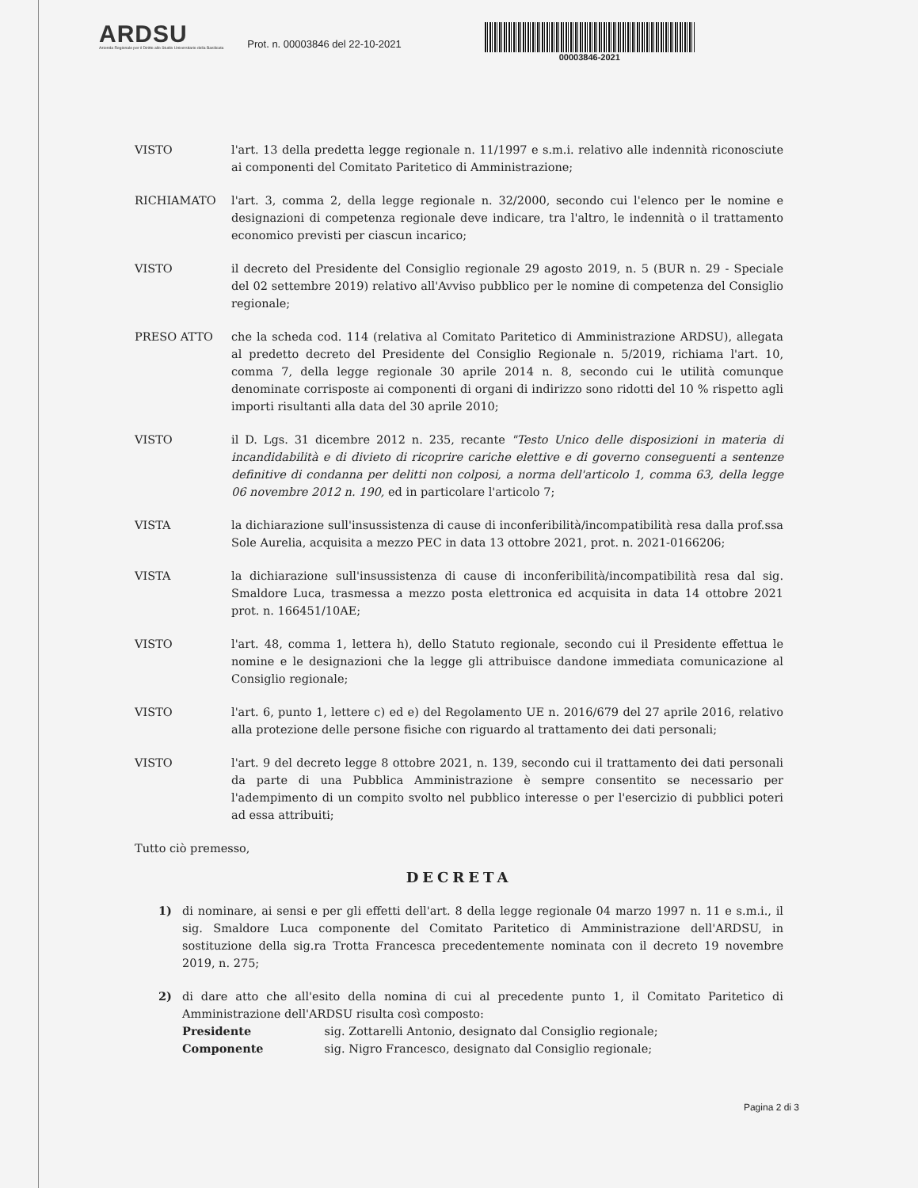ARDSU
Azienda Regionale per il Diritto allo Studio Universitario della Basilicata
Prot. n. 00003846 del 22-10-2021
00003846-2021
VISTO l'art. 13 della predetta legge regionale n. 11/1997 e s.m.i. relativo alle indennità riconosciute ai componenti del Comitato Paritetico di Amministrazione;
RICHIAMATO l'art. 3, comma 2, della legge regionale n. 32/2000, secondo cui l'elenco per le nomine e designazioni di competenza regionale deve indicare, tra l'altro, le indennità o il trattamento economico previsti per ciascun incarico;
VISTO il decreto del Presidente del Consiglio regionale 29 agosto 2019, n. 5 (BUR n. 29 - Speciale del 02 settembre 2019) relativo all'Avviso pubblico per le nomine di competenza del Consiglio regionale;
PRESO ATTO che la scheda cod. 114 (relativa al Comitato Paritetico di Amministrazione ARDSU), allegata al predetto decreto del Presidente del Consiglio Regionale n. 5/2019, richiama l'art. 10, comma 7, della legge regionale 30 aprile 2014 n. 8, secondo cui le utilità comunque denominate corrisposte ai componenti di organi di indirizzo sono ridotti del 10 % rispetto agli importi risultanti alla data del 30 aprile 2010;
VISTO il D. Lgs. 31 dicembre 2012 n. 235, recante "Testo Unico delle disposizioni in materia di incandidabilità e di divieto di ricoprire cariche elettive e di governo conseguenti a sentenze definitive di condanna per delitti non colposi, a norma dell'articolo 1, comma 63, della legge 06 novembre 2012 n. 190, ed in particolare l'articolo 7;
VISTA la dichiarazione sull'insussistenza di cause di inconferibilità/incompatibilità resa dalla prof.ssa Sole Aurelia, acquisita a mezzo PEC in data 13 ottobre 2021, prot. n. 2021-0166206;
VISTA la dichiarazione sull'insussistenza di cause di inconferibilità/incompatibilità resa dal sig. Smaldore Luca, trasmessa a mezzo posta elettronica ed acquisita in data 14 ottobre 2021 prot. n. 166451/10AE;
VISTO l'art. 48, comma 1, lettera h), dello Statuto regionale, secondo cui il Presidente effettua le nomine e le designazioni che la legge gli attribuisce dandone immediata comunicazione al Consiglio regionale;
VISTO l'art. 6, punto 1, lettere c) ed e) del Regolamento UE n. 2016/679 del 27 aprile 2016, relativo alla protezione delle persone fisiche con riguardo al trattamento dei dati personali;
VISTO l'art. 9 del decreto legge 8 ottobre 2021, n. 139, secondo cui il trattamento dei dati personali da parte di una Pubblica Amministrazione è sempre consentito se necessario per l'adempimento di un compito svolto nel pubblico interesse o per l'esercizio di pubblici poteri ad essa attribuiti;
Tutto ciò premesso,
DECRETA
1) di nominare, ai sensi e per gli effetti dell'art. 8 della legge regionale 04 marzo 1997 n. 11 e s.m.i., il sig. Smaldore Luca componente del Comitato Paritetico di Amministrazione dell'ARDSU, in sostituzione della sig.ra Trotta Francesca precedentemente nominata con il decreto 19 novembre 2019, n. 275;
2) di dare atto che all'esito della nomina di cui al precedente punto 1, il Comitato Paritetico di Amministrazione dell'ARDSU risulta così composto:
Presidente sig. Zottarelli Antonio, designato dal Consiglio regionale;
Componente sig. Nigro Francesco, designato dal Consiglio regionale;
Pagina 2 di 3